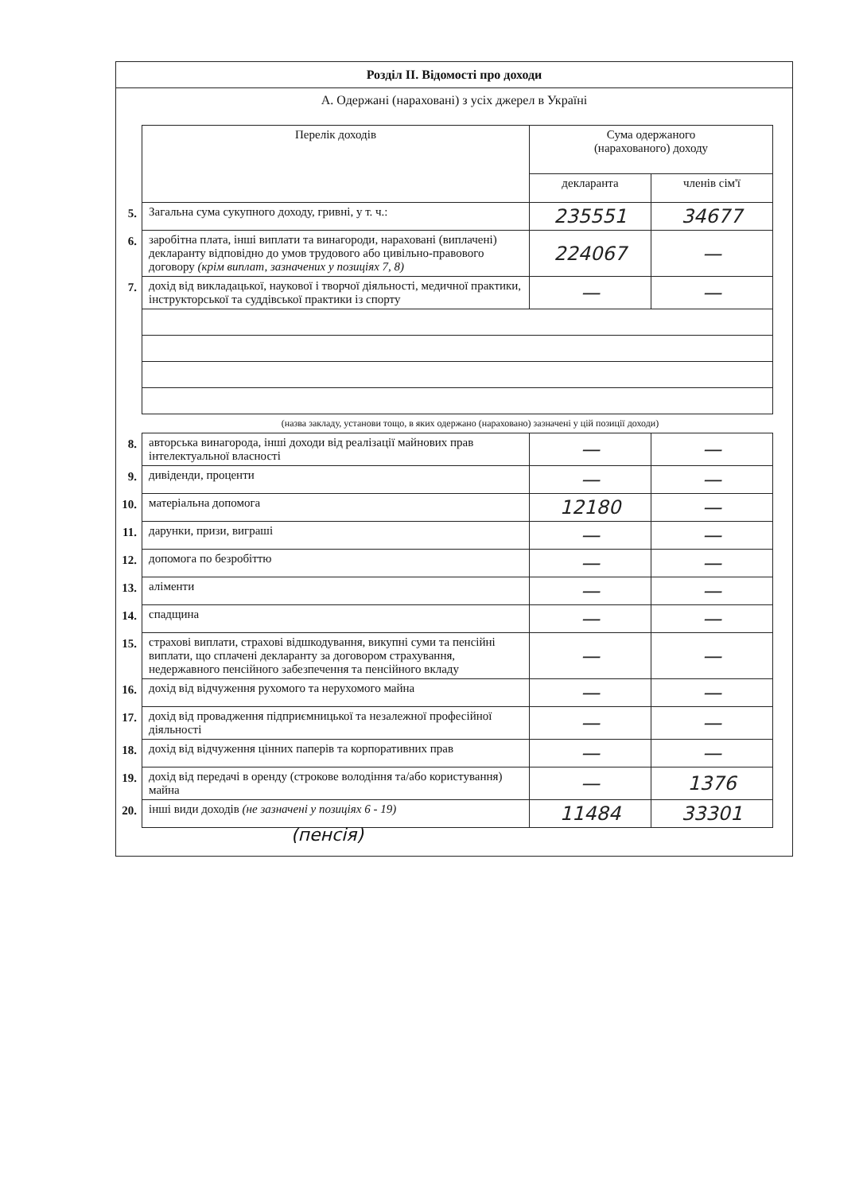Розділ II. Відомості про доходи
А. Одержані (нараховані) з усіх джерел в Україні
| | Перелік доходів | Сума одержаного (нарахованого) доходу | |
| | | декларанта | членів сім'ї |
| 5. | Загальна сума сукупного доходу, гривні, у т. ч.: | 235551 | 34677 |
| 6. | заробітна плата, інші виплати та винагороди, нараховані (виплачені) декларанту відповідно до умов трудового або цивільно-правового договору (крім виплат, зазначених у позиціях 7, 8) | 224067 | — |
| 7. | дохід від викладацької, наукової і творчої діяльності, медичної практики, інструкторської та суддівської практики із спорту | — | — |
(назва закладу, установи тощо, в яких одержано (нараховано) зазначені у цій позиції доходи)
| 8. | авторська винагорода, інші доходи від реалізації майнових прав інтелектуальної власності | — | — |
| 9. | дивіденди, проценти | — | — |
| 10. | матеріальна допомога | 12180 | — |
| 11. | дарунки, призи, виграші | — | — |
| 12. | допомога по безробіттю | — | — |
| 13. | аліменти | — | — |
| 14. | спадщина | — | — |
| 15. | страхові виплати, страхові відшкодування, викупні суми та пенсійні виплати, що сплачені декларанту за договором страхування, недержавного пенсійного забезпечення та пенсійного вкладу | — | — |
| 16. | дохід від відчуження рухомого та нерухомого майна | — | — |
| 17. | дохід від провадження підприємницької та незалежної професійної діяльності | — | — |
| 18. | дохід від відчуження цінних паперів та корпоративних прав | — | — |
| 19. | дохід від передачі в оренду (строкове володіння та/або користування) майна | — | 1376 |
| 20. | інші види доходів (не зазначені у позиціях 6 - 19) | 11484 | 33301 |
(пенсія)